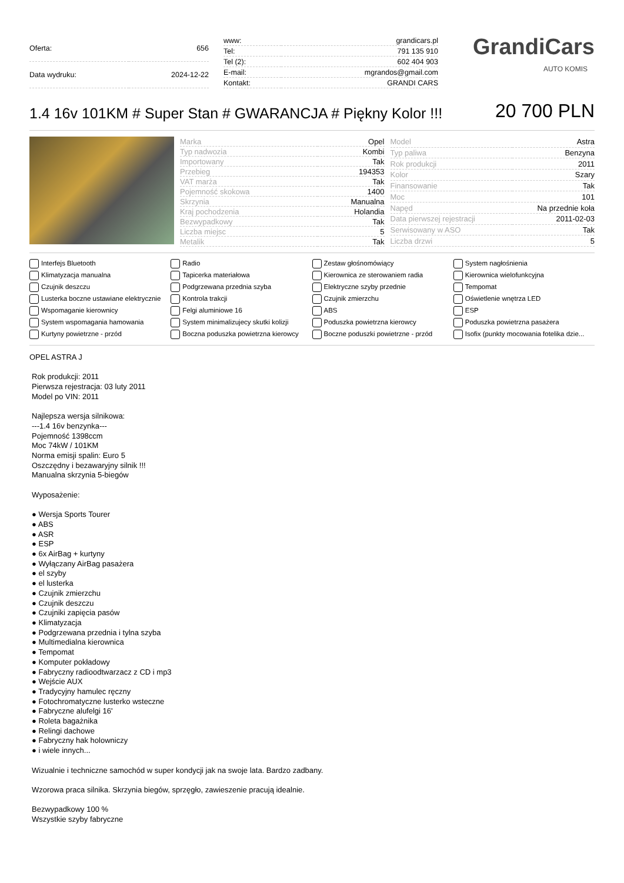| Oferta: | 656 |
| Data wydruku: | 2024-12-22 |
| www: | grandicars.pl |
| Tel: | 791 135 910 |
| Tel (2): | 602 404 903 |
| E-mail: | mgrandos@gmail.com |
| Kontakt: | GRANDI CARS |
GrandiCars
AUTO KOMIS
1.4 16v 101KM # Super Stan # GWARANCJA # Piękny Kolor !!!
20 700 PLN
| Marka | Opel |
| Typ nadwozia | Kombi |
| Importowany | Tak |
| Przebieg | 194353 |
| VAT marża | Tak |
| Pojemność skokowa | 1400 |
| Skrzynia | Manualna |
| Kraj pochodzenia | Holandia |
| Bezwypadkowy | Tak |
| Liczba miejsc | 5 |
| Metalik | Tak |
| Model | Astra |
| Typ paliwa | Benzyna |
| Rok produkcji | 2011 |
| Kolor | Szary |
| Finansowanie | Tak |
| Moc | 101 |
| Napęd | Na przednie koła |
| Data pierwszej rejestracji | 2011-02-03 |
| Serwisowany w ASO | Tak |
| Liczba drzwi | 5 |
Interfejs Bluetooth
Radio
Zestaw głośnomówiący
System nagłośnienia
Klimatyzacja manualna
Tapicerka materiałowa
Kierownica ze sterowaniem radia
Kierownica wielofunkcyjna
Czujnik deszczu
Podgrzewana przednia szyba
Elektryczne szyby przednie
Tempomat
Lusterka boczne ustawiane elektrycznie
Kontrola trakcji
Czujnik zmierzchu
Oświetlenie wnętrza LED
Wspomaganie kierownicy
Felgi aluminiowe 16
ABS
ESP
System wspomagania hamowania
System minimalizujecy skutki kolizji
Poduszka powietrzna kierowcy
Poduszka powietrzna pasażera
Kurtyny powietrzne - przód
Boczna poduszka powietrzna kierowcy
Boczne poduszki powietrzne - przód
Isofix (punkty mocowania fotelika dzie...
OPEL ASTRA J
Rok produkcji: 2011
Pierwsza rejestracja: 03 luty 2011
Model po VIN: 2011
Najlepsza wersja silnikowa:
---1.4 16v benzynka---
Pojemność 1398ccm
Moc 74kW / 101KM
Norma emisji spalin: Euro 5
Oszczędny i bezawaryjny silnik !!!
Manualna skrzynia 5-biegów
Wyposażenie:
● Wersja Sports Tourer
● ABS
● ASR
● ESP
● 6x AirBag + kurtyny
● Wyłączany AirBag pasażera
● el szyby
● el lusterka
● Czujnik zmierzchu
● Czujnik deszczu
● Czujniki zapięcia pasów
● Klimatyzacja
● Podgrzewana przednia i tylna szyba
● Multimedialna kierownica
● Tempomat
● Komputer pokładowy
● Fabryczny radioodtwarzacz z CD i mp3
● Wejście AUX
● Tradycyjny hamulec ręczny
● Fotochromatyczne lusterko wsteczne
● Fabryczne alufelgi 16'
● Roleta bagażnika
● Relingi dachowe
● Fabryczny hak holowniczy
● i wiele innych...
Wizualnie i techniczne samochód w super kondycji jak na swoje lata. Bardzo zadbany.
Wzorowa praca silnika. Skrzynia biegów, sprzęgło, zawieszenie pracują idealnie.
Bezwypadkowy 100 %
Wszystkie szyby fabryczne